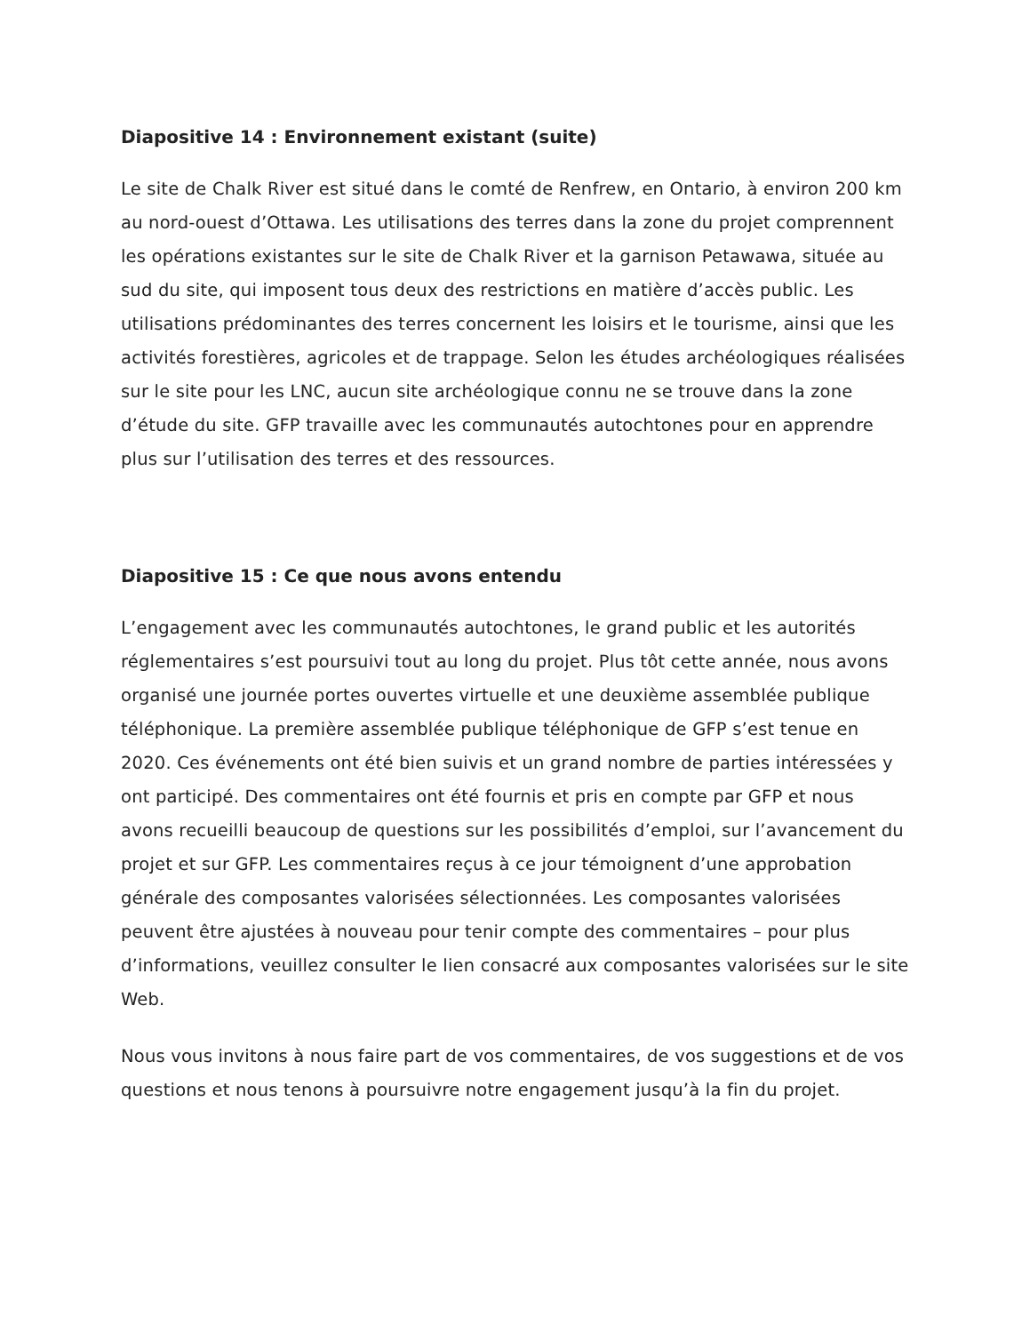Diapositive 14 : Environnement existant (suite)
Le site de Chalk River est situé dans le comté de Renfrew, en Ontario, à environ 200 km au nord-ouest d’Ottawa. Les utilisations des terres dans la zone du projet comprennent les opérations existantes sur le site de Chalk River et la garnison Petawawa, située au sud du site, qui imposent tous deux des restrictions en matière d’accès public. Les utilisations prédominantes des terres concernent les loisirs et le tourisme, ainsi que les activités forestières, agricoles et de trappage. Selon les études archéologiques réalisées sur le site pour les LNC, aucun site archéologique connu ne se trouve dans la zone d’étude du site. GFP travaille avec les communautés autochtones pour en apprendre plus sur l’utilisation des terres et des ressources.
Diapositive 15 : Ce que nous avons entendu
L’engagement avec les communautés autochtones, le grand public et les autorités réglementaires s’est poursuivi tout au long du projet. Plus tôt cette année, nous avons organisé une journée portes ouvertes virtuelle et une deuxième assemblée publique téléphonique. La première assemblée publique téléphonique de GFP s’est tenue en 2020. Ces événements ont été bien suivis et un grand nombre de parties intéressées y ont participé. Des commentaires ont été fournis et pris en compte par GFP et nous avons recueilli beaucoup de questions sur les possibilités d’emploi, sur l’avancement du projet et sur GFP. Les commentaires reçus à ce jour témoignent d’une approbation générale des composantes valorisées sélectionnées. Les composantes valorisées peuvent être ajustées à nouveau pour tenir compte des commentaires – pour plus d’informations, veuillez consulter le lien consacré aux composantes valorisées sur le site Web.
Nous vous invitons à nous faire part de vos commentaires, de vos suggestions et de vos questions et nous tenons à poursuivre notre engagement jusqu’à la fin du projet.